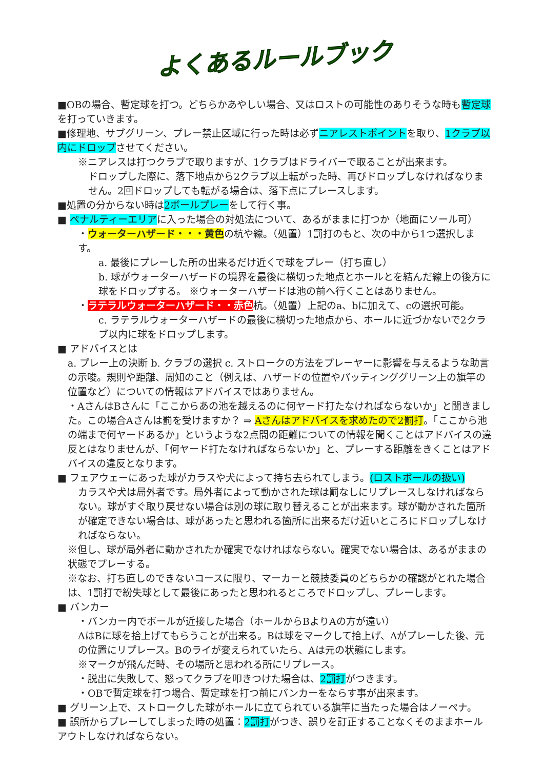よくあるルールブック
■OBの場合、暫定球を打つ。どちらかあやしい場合、又はロストの可能性のありそうな時も暫定球を打っていきます。
■修理地、サブグリーン、プレー禁止区域に行った時は必ずニアレストポイントを取り、1クラブ以内にドロップさせてください。
※ニアレスは打つクラブで取りますが、1クラブはドライバーで取ることが出来ます。
ドロップした際に、落下地点から2クラブ以上転がった時、再びドロップしなければなりません。2回ドロップしても転がる場合は、落下点にプレースします。
■処置の分からない時は2ボールプレーをして行く事。
■ ペナルティーエリアに入った場合の対処法について、あるがままに打つか（地面にソール可）
・ウォーターハザード・・・黄色の杭や線。（処置）1罰打のもと、次の中から1つ選択します。
a. 最後にプレーした所の出来るだけ近くで球をプレー（打ち直し）
b. 球がウォーターハザードの境界を最後に横切った地点とホールとを結んだ線上の後方に球をドロップする。 ※ウォーターハザードは池の前へ行くことはありません。
・ラテラルウォーターハザード・・赤色杭。（処置）上記のa、bに加えて、cの選択可能。
c. ラテラルウォーターハザードの最後に横切った地点から、ホールに近づかないで2クラブ以内に球をドロップします。
■ アドバイスとは
a. プレー上の決断 b. クラブの選択 c. ストロークの方法をプレーヤーに影響を与えるような助言の示唆。規則や距離、周知のこと（例えば、ハザードの位置やパッティンググリーン上の旗竿の位置など）についての情報はアドバイスではありません。
・AさんはBさんに「ここからあの池を越えるのに何ヤード打たなければならないか」と聞きました。この場合Aさんは罰を受けますか？ ⇒ Aさんはアドバイスを求めたので2罰打。「ここから池の端まで何ヤードあるか」というような2点間の距離についての情報を聞くことはアドバイスの違反とはなりませんが、「何ヤード打たなければならないか」と、プレーする距離をきくことはアドバイスの違反となります。
■ フェアウェーにあった球がカラスや犬によって持ち去られてしまう。(ロストボールの扱い)
カラスや犬は局外者です。局外者によって動かされた球は罰なしにリプレースしなければならない。球がすぐ取り戻せない場合は別の球に取り替えることが出来ます。球が動かされた箇所が確定できない場合は、球があったと思われる箇所に出来るだけ近いところにドロップしなければならない。
※但し、球が局外者に動かされたか確実でなければならない。確実でない場合は、あるがままの状態でプレーする。
※なお、打ち直しのできないコースに限り、マーカーと競技委員のどちらかの確認がとれた場合は、1罰打で紛失球として最後にあったと思われるところでドロップし、プレーします。
■ バンカー
・バンカー内でボールが近接した場合（ホールからBよりAの方が遠い）
AはBに球を拾上げてもらうことが出来る。Bは球をマークして拾上げ、Aがプレーした後、元の位置にリプレース。Bのライが変えられていたら、Aは元の状態にします。
※マークが飛んだ時、その場所と思われる所にリプレース。
・脱出に失敗して、怒ってクラブを叩きつけた場合は、2罰打がつきます。
・OBで暫定球を打つ場合、暫定球を打つ前にバンカーをならす事が出来ます。
■ グリーン上で、ストロークした球がホールに立てられている旗竿に当たった場合はノーペナ。
■ 誤所からプレーしてしまった時の処置：2罰打がつき、誤りを訂正することなくそのままホールアウトしなければならない。